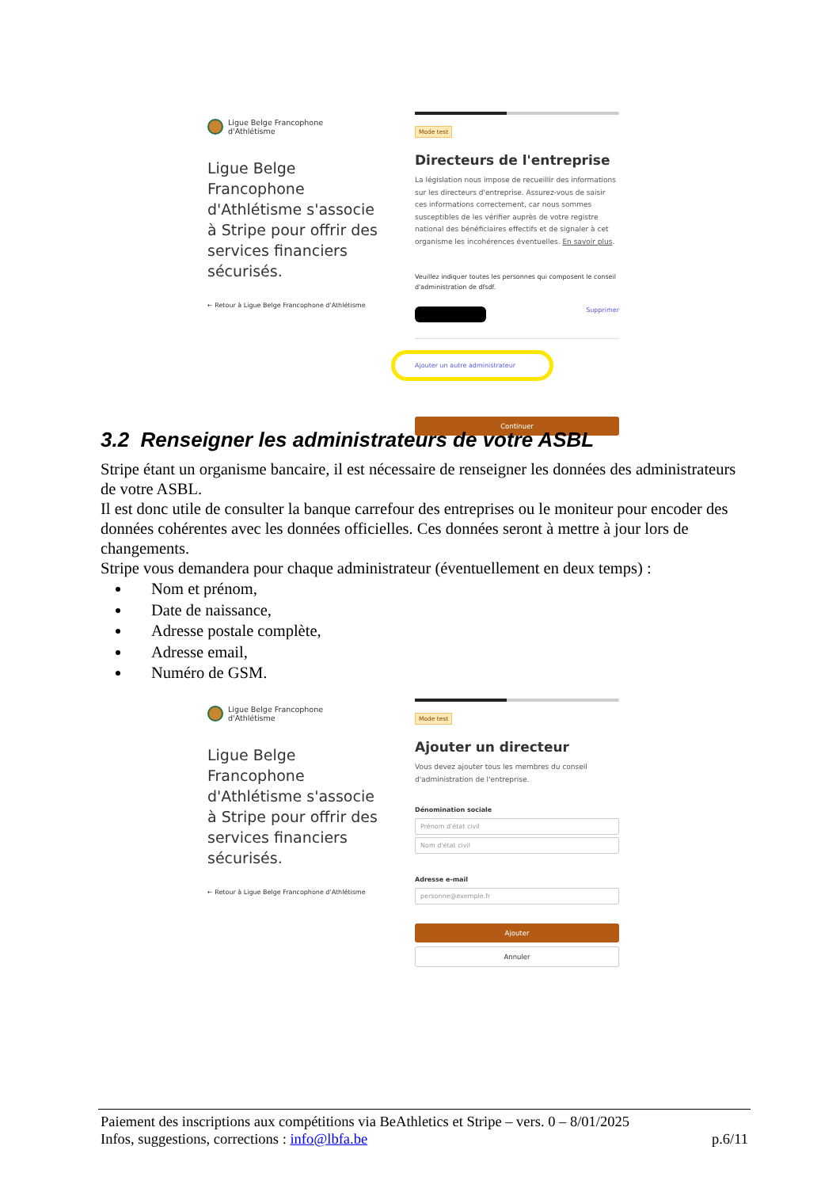Ligue Belge Francophone
d'Athlétisme
Ligue Belge Francophone d'Athlétisme s'associe à Stripe pour offrir des services financiers sécurisés.
← Retour à Ligue Belge Francophone d'Athlétisme
Mode test
Directeurs de l'entreprise
La législation nous impose de recueillir des informations sur les directeurs d'entreprise. Assurez-vous de saisir ces informations correctement, car nous sommes susceptibles de les vérifier auprès de votre registre national des bénéficiaires effectifs et de signaler à cet organisme les incohérences éventuelles. En savoir plus.
Veuillez indiquer toutes les personnes qui composent le conseil d'administration de dfsdf.
Supprimer
Ajouter un autre administrateur
Continuer
3.2 Renseigner les administrateurs de votre ASBL
Stripe étant un organisme bancaire, il est nécessaire de renseigner les données des administrateurs de votre ASBL.
Il est donc utile de consulter la banque carrefour des entreprises ou le moniteur pour encoder des données cohérentes avec les données officielles. Ces données seront à mettre à jour lors de changements.
Stripe vous demandera pour chaque administrateur (éventuellement en deux temps) :
Nom et prénom,
Date de naissance,
Adresse postale complète,
Adresse email,
Numéro de GSM.
Ligue Belge Francophone
d'Athlétisme
Ligue Belge Francophone d'Athlétisme s'associe à Stripe pour offrir des services financiers sécurisés.
← Retour à Ligue Belge Francophone d'Athlétisme
Mode test
Ajouter un directeur
Vous devez ajouter tous les membres du conseil d'administration de l'entreprise.
Dénomination sociale
Prénom d'état civil
Nom d'état civil
Adresse e-mail
personne@exemple.fr
Ajouter
Annuler
Paiement des inscriptions aux compétitions via BeAthletics et Stripe – vers. 0 – 8/01/2025
Infos, suggestions, corrections : info@lbfa.be p.6/11